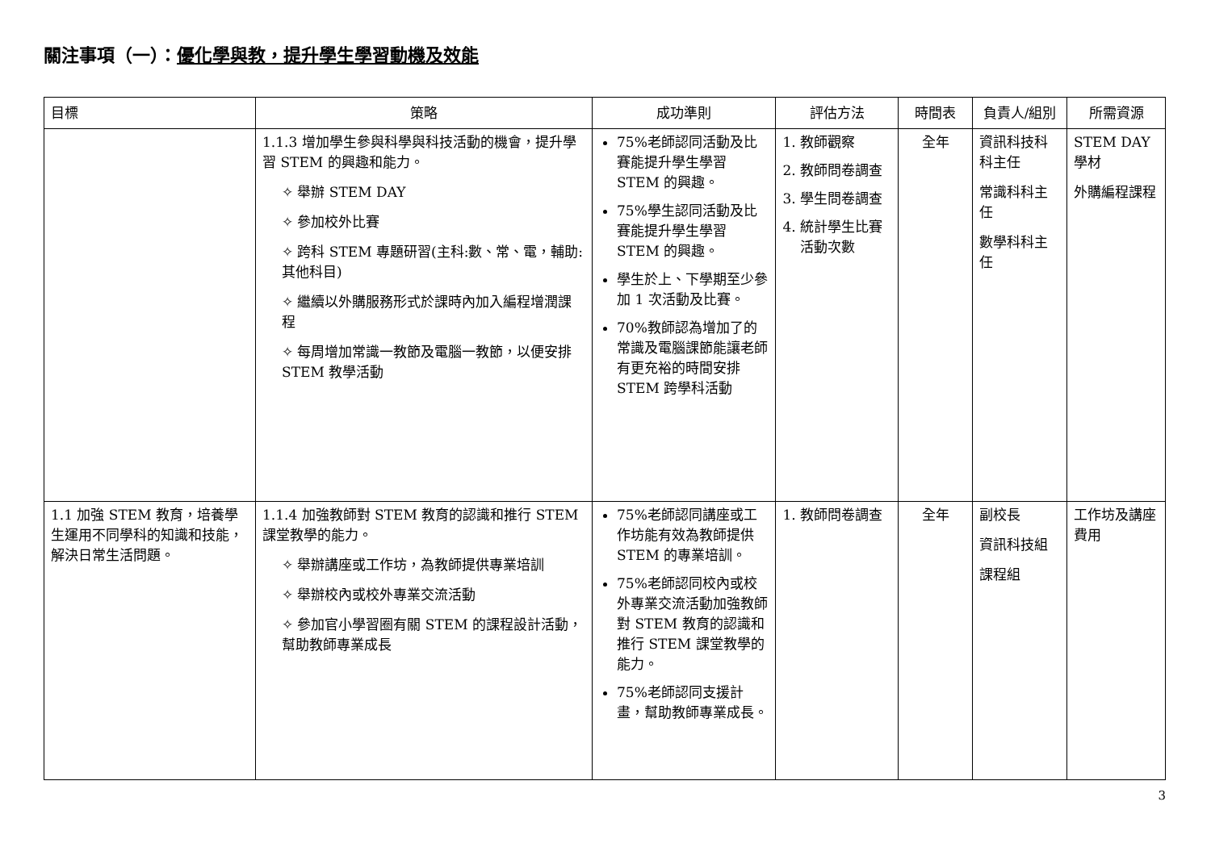關注事項（一）：優化學與教，提升學生學習動機及效能
| 目標 | 策略 | 成功準則 | 評估方法 | 時間表 | 負責人/組別 | 所需資源 |
| --- | --- | --- | --- | --- | --- | --- |
| | 1.1.3 增加學生參與科學與科技活動的機會，提升學習 STEM 的興趣和能力。 ✧ 舉辦 STEM DAY ✧ 參加校外比賽 ✧ 跨科 STEM 專題研習(主科:數、常、電，輔助:其他科目) ✧ 繼續以外購服務形式於課時內加入編程增潤課程 ✧ 每周增加常識一教節及電腦一教節，以便安排 STEM 教學活動 | 75%老師認同活動及比賽能提升學生學習 STEM 的興趣。 75%學生認同活動及比賽能提升學生學習 STEM 的興趣。 學生於上、下學期至少參加 1 次活動及比賽。 70%教師認為增加了的常識及電腦課節能讓老師有更充裕的時間安排 STEM 跨學科活動 | 1. 教師觀察 2. 教師問卷調查 3. 學生問卷調查 4. 統計學生比賽活動次數 | 全年 | 資訊科技科科主任 常識科科主任 數學科科主任 | STEM DAY 學材 外購編程課程 |
| 1.1 加強 STEM 教育，培養學生運用不同學科的知識和技能，解決日常生活問題。 | 1.1.4 加強教師對 STEM 教育的認識和推行 STEM 課堂教學的能力。 ✧ 舉辦講座或工作坊，為教師提供專業培訓 ✧ 舉辦校內或校外專業交流活動 ✧ 參加官小學習圈有關 STEM 的課程設計活動，幫助教師專業成長 | 75%老師認同講座或工作坊能有效為教師提供 STEM 的專業培訓。 75%老師認同校內或校外專業交流活動加強教師對 STEM 教育的認識和推行 STEM 課堂教學的能力。 75%老師認同支援計畫，幫助教師專業成長。 | 1. 教師問卷調查 | 全年 | 副校長 資訊科技組 課程組 | 工作坊及講座費用 |
3